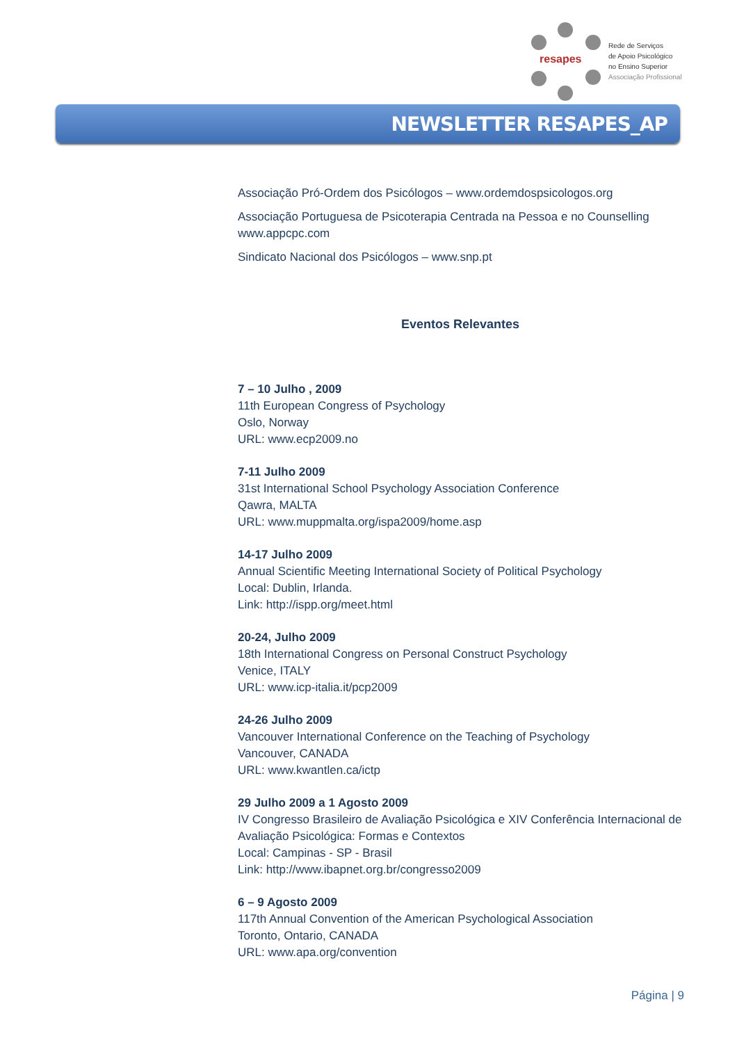resapes
Rede de Serviços
de Apoio Psicológico
no Ensino Superior
Associação Profissional
NEWSLETTER RESAPES_AP
Associação Pró-Ordem dos Psicólogos – www.ordemdospsicologos.org
Associação Portuguesa de Psicoterapia Centrada na Pessoa e no Counselling www.appcpc.com
Sindicato Nacional dos Psicólogos – www.snp.pt
Eventos Relevantes
7 – 10 Julho , 2009
11th European Congress of Psychology
Oslo, Norway
URL: www.ecp2009.no
7-11 Julho 2009
31st International School Psychology Association Conference
Qawra, MALTA
URL: www.muppmalta.org/ispa2009/home.asp
14-17 Julho 2009
Annual Scientific Meeting International Society of Political Psychology
Local: Dublin, Irlanda.
Link: http://ispp.org/meet.html
20-24, Julho 2009
18th International Congress on Personal Construct Psychology
Venice, ITALY
URL: www.icp-italia.it/pcp2009
24-26 Julho 2009
Vancouver International Conference on the Teaching of Psychology
Vancouver, CANADA
URL: www.kwantlen.ca/ictp
29 Julho 2009 a 1 Agosto 2009
IV Congresso Brasileiro de Avaliação Psicológica e XIV Conferência Internacional de Avaliação Psicológica: Formas e Contextos
Local: Campinas - SP - Brasil
Link: http://www.ibapnet.org.br/congresso2009
6 – 9 Agosto 2009
117th Annual Convention of the American Psychological Association
Toronto, Ontario, CANADA
URL: www.apa.org/convention
Página | 9